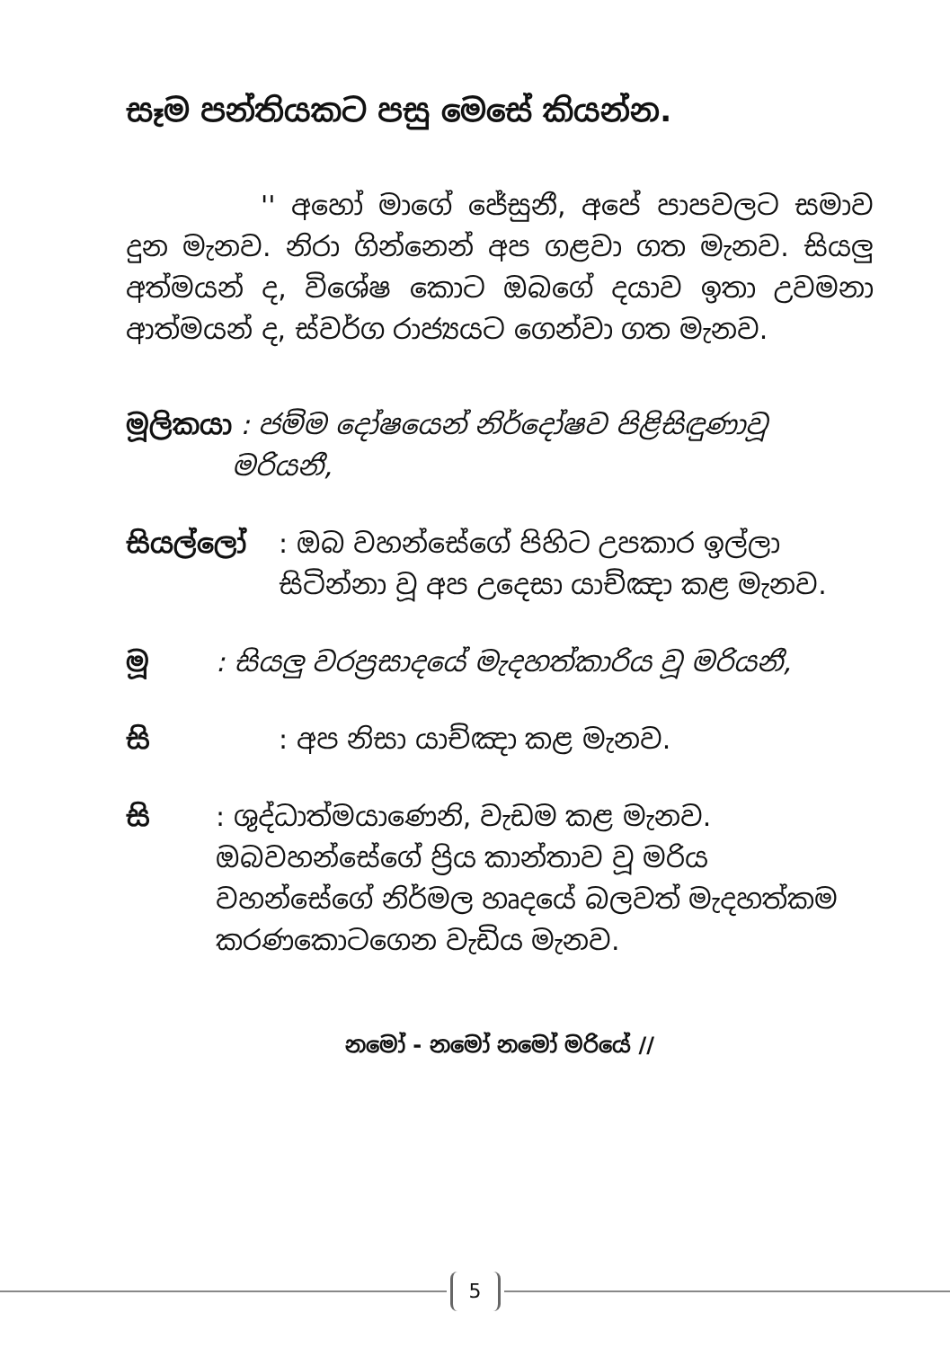සෑම පන්තියකට පසු මෙසේ කියන්න.
'' අහෝ මාගේ ජේසුනී, අපේ පාපවලට සමාව දුන මැනව. නිරා ගින්නෙන් අප ගළවා ගත මැනව. සියලු අත්මයන් ද, විශේෂ කොට ඔබගේ දයාව ඉතා උවමනා ආත්මයන් ද, ස්වර්ග රාජ්‍යයට ගෙන්වා ගත මැනව.
මූලිකයා : ජම්ම දෝෂයෙන් නිර්දෝෂව පිළිසිඳුණාවූ මරියනී,
සියල්ලෝ: ඔබ වහන්සේගේ පිහිට උපකාර ඉල්ලා සිටින්නා වූ අප උදෙසා යාච්ඤා කළ මැනව.
මූ: සියලු වරප්‍රසාදයේ මැදහත්කාරිය වූ මරියනී,
සි: අප නිසා යාච්ඤා කළ මැනව.
සි: ශුද්ධාත්මයාණෙනි, වැඩම කළ මැනව. ඔබවහන්සේගේ ප්‍රිය කාන්තාව වූ මරිය වහන්සේගේ නිර්මල හෘදයේ බලවත් මැදහත්කම කරණකොටගෙන වැඩිය මැනව.
නමෝ - නමෝ නමෝ මරියේ //
5